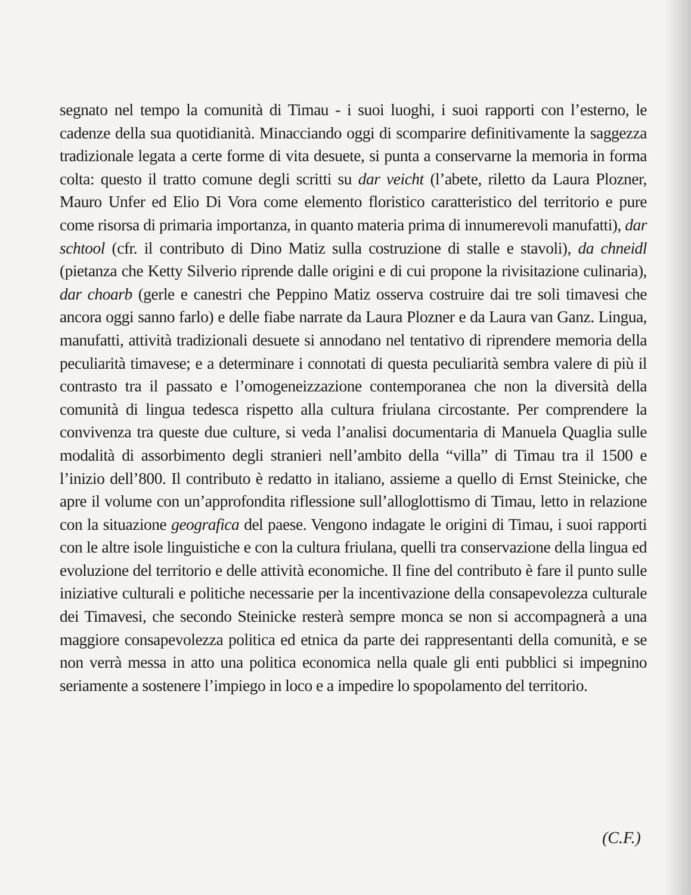segnato nel tempo la comunità di Timau - i suoi luoghi, i suoi rapporti con l’esterno, le cadenze della sua quotidianità. Minacciando oggi di scomparire definitivamente la saggezza tradizionale legata a certe forme di vita desuete, si punta a conservarne la memoria in forma colta: questo il tratto comune degli scritti su dar veicht (l’abete, riletto da Laura Plozner, Mauro Unfer ed Elio Di Vora come elemento floristico caratteristico del territorio e pure come risorsa di primaria importanza, in quanto materia prima di innumerevoli manufatti), dar schtool (cfr. il contributo di Dino Matiz sulla costruzione di stalle e stavoli), da chneidl (pietanza che Ketty Silverio riprende dalle origini e di cui propone la rivisitazione culinaria), dar choarb (gerle e canestri che Peppino Matiz osserva costruire dai tre soli timavesi che ancora oggi sanno farlo) e delle fiabe narrate da Laura Plozner e da Laura van Ganz. Lingua, manufatti, attività tradizionali desuete si annodano nel tentativo di riprendere memoria della peculiarità timavese; e a determinare i connotati di questa peculiarità sembra valere di più il contrasto tra il passato e l’omogeneizzazione contemporanea che non la diversità della comunità di lingua tedesca rispetto alla cultura friulana circostante. Per comprendere la convivenza tra queste due culture, si veda l’analisi documentaria di Manuela Quaglia sulle modalità di assorbimento degli stranieri nell’ambito della “villa” di Timau tra il 1500 e l’inizio dell’800. Il contributo è redatto in italiano, assieme a quello di Ernst Steinicke, che apre il volume con un’approfondita riflessione sull’alloglottismo di Timau, letto in relazione con la situazione geografica del paese. Vengono indagate le origini di Timau, i suoi rapporti con le altre isole linguistiche e con la cultura friulana, quelli tra conservazione della lingua ed evoluzione del territorio e delle attività economiche. Il fine del contributo è fare il punto sulle iniziative culturali e politiche necessarie per la incentivazione della consapevolezza culturale dei Timavesi, che secondo Steinicke resterà sempre monca se non si accompagnerà a una maggiore consapevolezza politica ed etnica da parte dei rappresentanti della comunità, e se non verrà messa in atto una politica economica nella quale gli enti pubblici si impegnino seriamente a sostenere l’impiego in loco e a impedire lo spopolamento del territorio.
(C.F.)